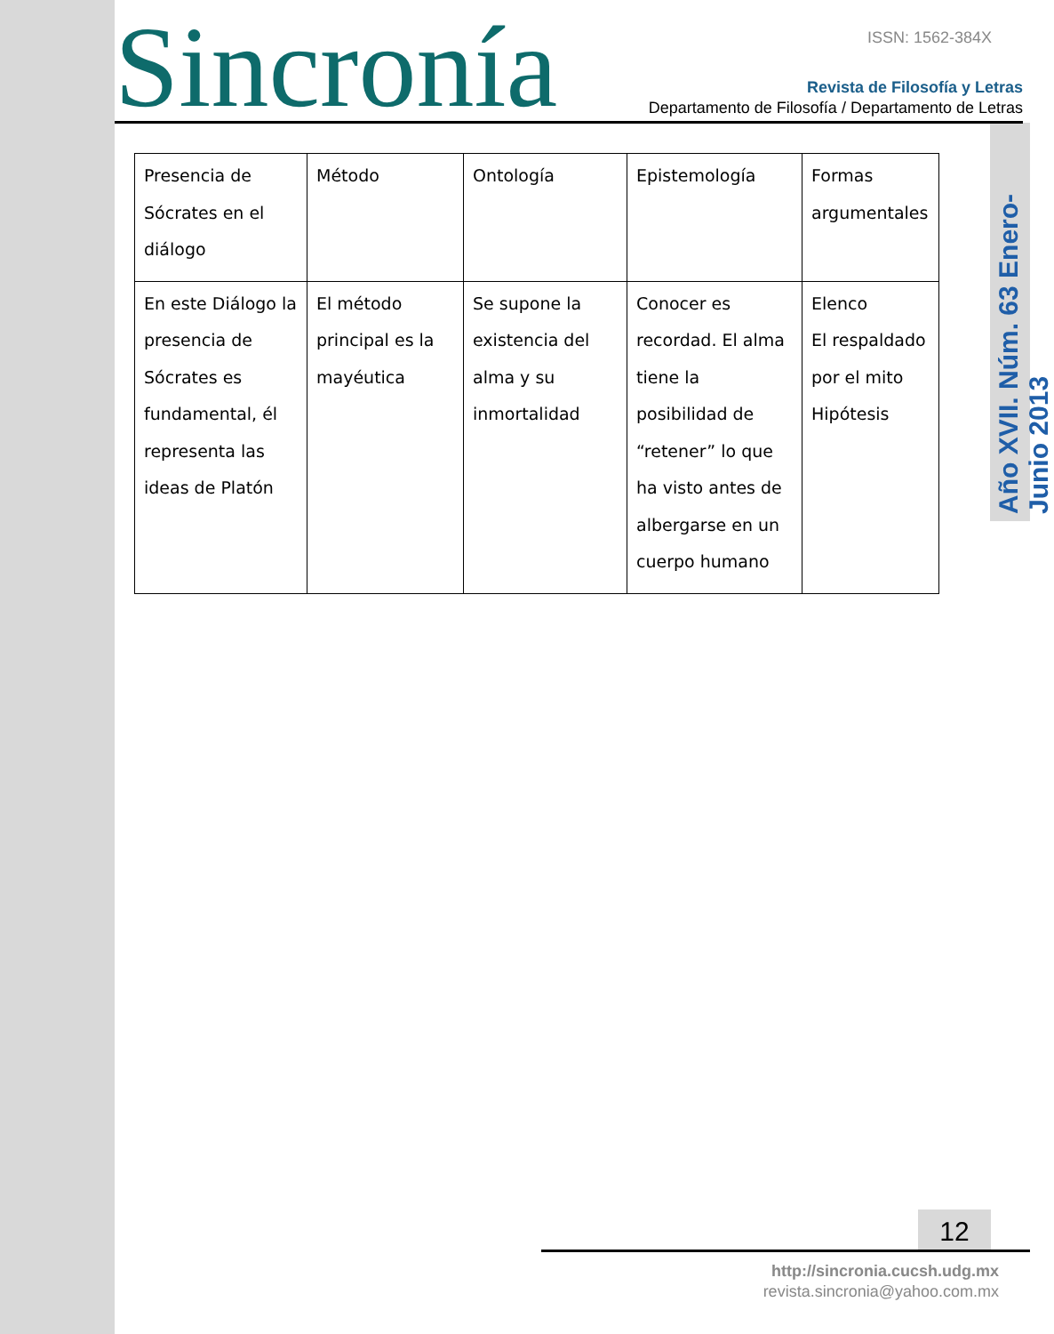Sincronía ISSN: 1562-384X
Revista de Filosofía y Letras
Departamento de Filosofía / Departamento de Letras
Año XVII. Núm. 63 Enero-Junio 2013
| Presencia de Sócrates en el diálogo | Método | Ontología | Epistemología | Formas argumentales |
| En este Diálogo la presencia de Sócrates es fundamental, él representa las ideas de Platón | El método principal es la mayéutica | Se supone la existencia del alma y su inmortalidad | Conocer es recordad. El alma tiene la posibilidad de “retener” lo que ha visto antes de albergarse en un cuerpo humano | Elenco El respaldado por el mito Hipótesis |
12
http://sincronia.cucsh.udg.mx
revista.sincronia@yahoo.com.mx